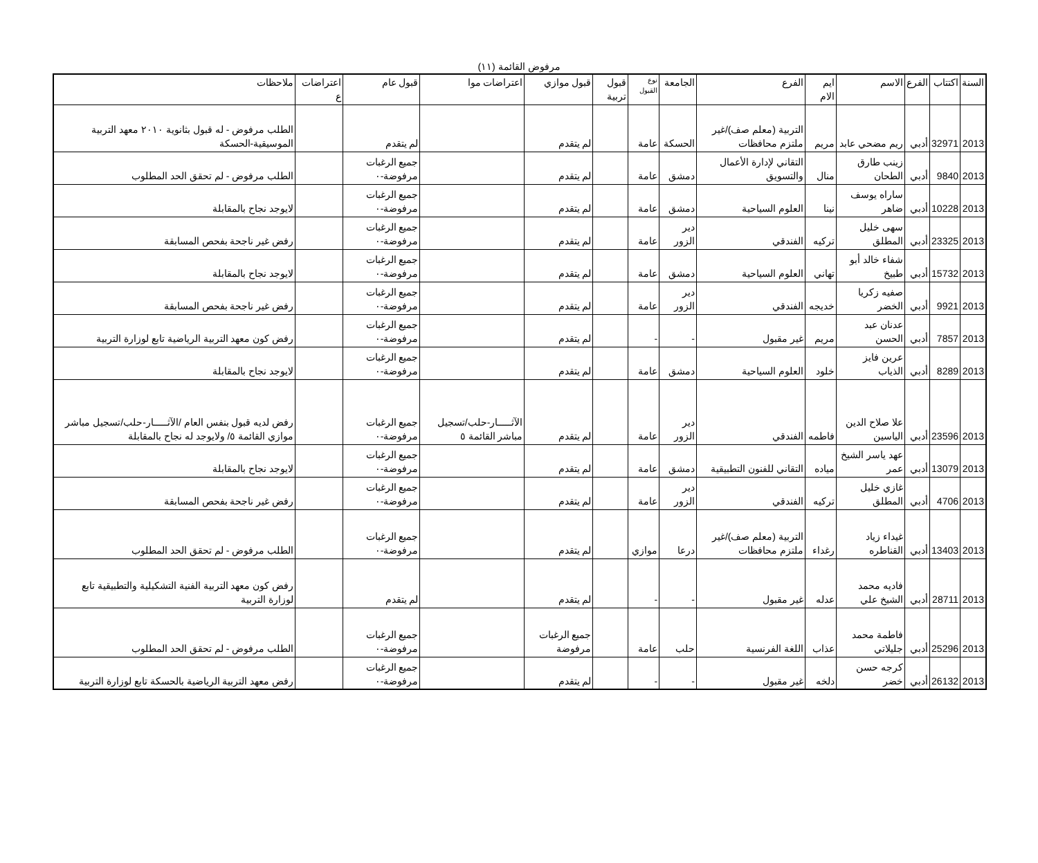مرفوض القائمة (١١)
| السنة | اكتتاب | الفرع | الاسم | ايم الام | الفرع | الجامعة | نوع القبول | قبول تربية | قبول موازي | اعتراضات موا | قبول عام | اعتراضات ع | ملاحظات |
| --- | --- | --- | --- | --- | --- | --- | --- | --- | --- | --- | --- | --- | --- |
| 2013 | 32971 | أدبي | ريم مضحي عابد | مريم | التربية (معلم صف)/غير ملتزم محافظات | الحسكة | عامة | | لم يتقدم | | لم يتقدم | | الطلب مرفوض - له قبول بثانوية ٢٠١٠ معهد التربية الموسيقية-الحسكة |
| 2013 | 9840 | أدبي | زينب طارق الطحان | منال | التقاني لإدارة الأعمال والتسويق | دمشق | عامة | | لم يتقدم | | جميع الرغبات مرفوضة-٠ | | الطلب مرفوض - لم تحقق الحد المطلوب |
| 2013 | 10228 | أدبي | ساراه يوسف ضاهر | نينا | العلوم السياحية | دمشق | عامة | | لم يتقدم | | جميع الرغبات مرفوضة-٠ | | لايوجد نجاح بالمقابلة |
| 2013 | 23325 | أدبي | سهى خليل المطلق | تركيه | الفندقي | دير الزور | عامة | | لم يتقدم | | جميع الرغبات مرفوضة-٠ | | رفض غير ناجحة بفحص المسابقة |
| 2013 | 15732 | أدبي | شفاء خالد أبو طبيخ | تهاني | العلوم السياحية | دمشق | عامة | | لم يتقدم | | جميع الرغبات مرفوضة-٠ | | لايوجد نجاح بالمقابلة |
| 2013 | 9921 | أدبي | صفيه زكريا الخضر | خديجه | الفندقي | دير الزور | عامة | | لم يتقدم | | جميع الرغبات مرفوضة-٠ | | رفض غير ناجحة بفحص المسابقة |
| 2013 | 7857 | أدبي | عدنان عبد الحسن | مريم | غير مقبول | - | - | | لم يتقدم | | جميع الرغبات مرفوضة-٠ | | رفض كون معهد التربية الرياضية تابع لوزارة التربية |
| 2013 | 8289 | أدبي | عرين فايز الذياب | خلود | العلوم السياحية | دمشق | عامة | | لم يتقدم | | جميع الرغبات مرفوضة-٠ | | لايوجد نجاح بالمقابلة |
| 2013 | 23596 | أدبي | علا صلاح الدين الياسين | فاطمه | الفندقي | دير الزور | عامة | | لم يتقدم | الآثـــــار-حلب/تسجيل مباشر القائمة ٥ | جميع الرغبات مرفوضة-٠ | | رفض لديه قبول بنفس العام /الآثـــــار-حلب/تسجيل مباشر موازي القائمة ٥/ ولايوجد له نجاح بالمقابلة |
| 2013 | 13079 | أدبي | عهد ياسر الشيخ عمر | مياده | التقاني للفنون التطبيقية | دمشق | عامة | | لم يتقدم | | جميع الرغبات مرفوضة-٠ | | لايوجد نجاح بالمقابلة |
| 2013 | 4706 | أدبي | غازي خليل المطلق | تركيه | الفندقي | دير الزور | عامة | | لم يتقدم | | جميع الرغبات مرفوضة-٠ | | رفض غير ناجحة بفحص المسابقة |
| 2013 | 13403 | أدبي | غيداء زياد القناطره | رغداء | التربية (معلم صف)/غير ملتزم محافظات | درعا | موازي | | لم يتقدم | | جميع الرغبات مرفوضة-٠ | | الطلب مرفوض - لم تحقق الحد المطلوب |
| 2013 | 28711 | أدبي | فاديه محمد الشيخ علي | عدله | غير مقبول | - | - | | لم يتقدم | | لم يتقدم | | رفض كون معهد التربية الفنية التشكيلية والتطبيقية تابع لوزارة التربية |
| 2013 | 25296 | أدبي | فاطمة محمد جليلاتي | عذاب | اللغة الفرنسية | حلب | عامة | | جميع الرغبات مرفوضة | | جميع الرغبات مرفوضة-٠ | | الطلب مرفوض - لم تحقق الحد المطلوب |
| 2013 | 26132 | أدبي | كرجه حسن خضر | دلخه | غير مقبول | - | - | | لم يتقدم | | جميع الرغبات مرفوضة-٠ | | رفض معهد التربية الرياضية بالحسكة تابع لوزارة التربية |